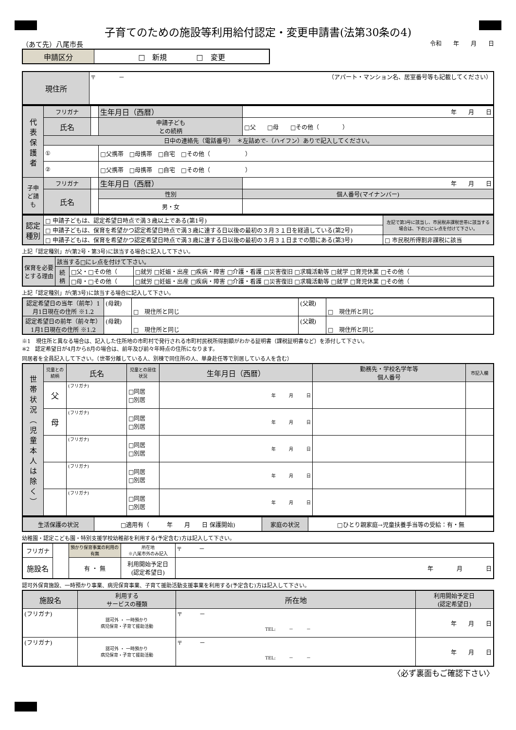子育てのための施設等利用給付認定・変更申請書(法第30条の4)
（あて先）八尾市長 令和　　年　　月　　日
| 申請区分 | □ 新規 □ 変更 |
| 現住所 | 〒 － （アパート・マンション名、居室番号等も記載してください） |
| 代 表 保 護 者 | フリガナ | | 生年月日（西暦） | 年 月 日 |
| | 氏名 | | 申請子ども との続柄 | □父 □母 □その他（ ） |
| | 日中の連絡先（電話番号） ＊左詰めで‐（ハイフン）ありで記入してください。 | | | |
| | ① | | □父携帯 □母携帯 □自宅 □その他（ ） | |
| | ② | | □父携帯 □母携帯 □自宅 □その他（ ） | |
| 子申 ど請 も | フリガナ | | 生年月日（西暦） | 年 月 日 |
| | 氏名 | | 性別 | 個人番号(マイナンバー) |
| | | | 男・女 | |
| 認定 種別 | □ 申請子どもは、認定希望日時点で満３歳以上である(第1号) | 左記で第3号に該当し、市民税非課税世帯に該当する場合は、下の□にレ点を付けて下さい。 |
| | □ 申請子どもは、保育を希望かつ認定希望日時点で満３歳に達する日以後の最初の３月３１日を経過している(第2号) | |
| | □ 申請子どもは、保育を希望かつ認定希望日時点で満３歳に達する日以後の最初の３月３１日までの間にある(第3号) | □ 市民税所得割非課税に該当 |
上記「認定種別」が(第2号・第3号)に該当する場合に記入して下さい。
| 保育を必要とする理由 | 該当する□にレ点を付けて下さい。 | | |
| | 続柄 | □父・□その他（ | □就労 □妊娠・出産 □疾病・障害 □介護・看護 □災害復旧 □求職活動等 □就学 □育児休業 □その他（ |
| | | □母・□その他（ | □就労 □妊娠・出産 □疾病・障害 □介護・看護 □災害復旧 □求職活動等 □就学 □育児休業 □その他（ |
上記「認定種別」が(第3号)に該当する場合に記入して下さい。
| 認定希望日の当年（前年）1月1日現在の住所 ※1.2 | (母親) | □ 現住所と同じ | (父親) | □ 現住所と同じ |
| 認定希望日の前年（前々年）1月1日現在の住所 ※1.2 | (母親) | □ 現住所と同じ | (父親) | □ 現住所と同じ |
※1　現住所と異なる場合は、記入した住所地の市町村で発行される市町村民税所得割額がわかる証明書（課税証明書など）を添付して下さい。
※2　認定希望日が4月から8月の場合は、前年及び前々年時点の住所になります。
同居者を全員記入して下さい。（世帯分離している人、別棟で同住所の人、単身赴任等で別居している人を含む）
| 世 帯 状 況 ︵ 児 童 本 人 は 除 く ︶ | 児童との続柄 | 氏名 | 児童との居住状況 | 生年月日（西暦） | 勤務先・学校名学年等 個人番号 | 市記入欄 |
| | 父 | (フリガナ) | □同居 □別居 | 年 月 日 | | |
| | 母 | (フリガナ) | □同居 □別居 | 年 月 日 | | |
| | | (フリガナ) | □同居 □別居 | 年 月 日 | | |
| | | (フリガナ) | □同居 □別居 | 年 月 日 | | |
| | | (フリガナ) | □同居 □別居 | 年 月 日 | | |
| 生活保護の状況 | □適用有（ 年 月 日 保護開始) | 家庭の状況 | □ひとり親家庭→児童扶養手当等の受給：有・無 |
幼稚園・認定こども園・特別支援学校幼稚部を利用する(予定含む)方は記入して下さい。
| フリガナ | | 預かり保育事業の利用の有無 | 所在地 ※八尾市外のみ記入 | 〒 － |
| 施設名 | | 有 ・ 無 | 利用開始予定日 (認定希望日) | 年 月 日 |
認可外保育施設、一時預かり事業、病児保育事業、子育て援助活動支援事業を利用する(予定含む)方は記入して下さい。
| 施設名 | 利用する サービスの種類 | 所在地 | 利用開始予定日 (認定希望日) |
| (フリガナ) | 認可外 ・ 一時預かり 病児保育・子育て援助活動 | 〒 － TEL: － － | 年 月 日 |
| (フリガナ) | 認可外 ・ 一時預かり 病児保育・子育て援助活動 | 〒 － TEL: － － | 年 月 日 |
〈必ず裏面もご確認下さい〉